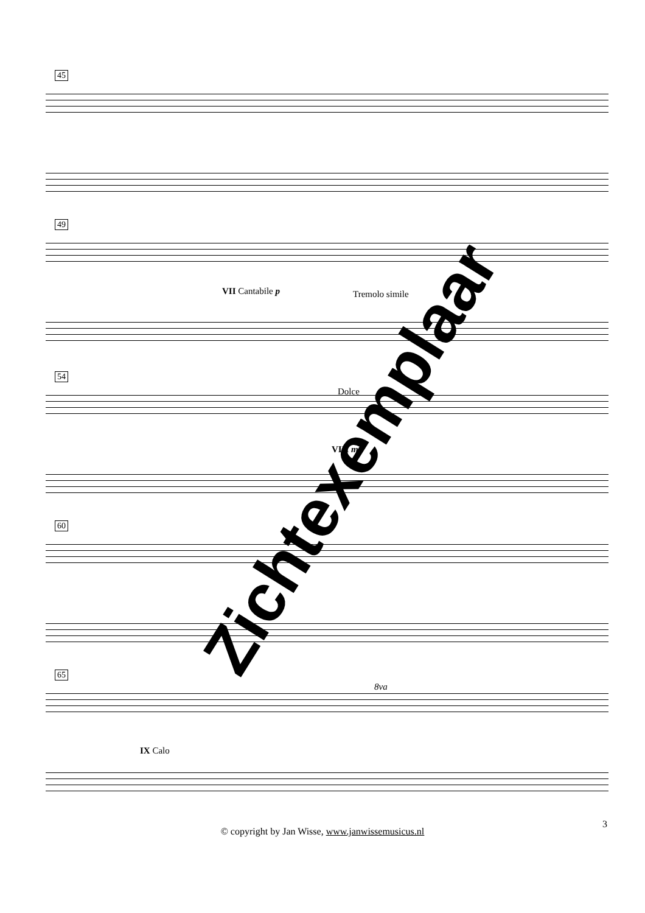45
49
VII Cantabile p Tremolo simile
54
Dolce
VIII mf
60
65
8va
IX Calo
Zichtexemplaar
3
© copyright by Jan Wisse, www.janwissemusicus.nl